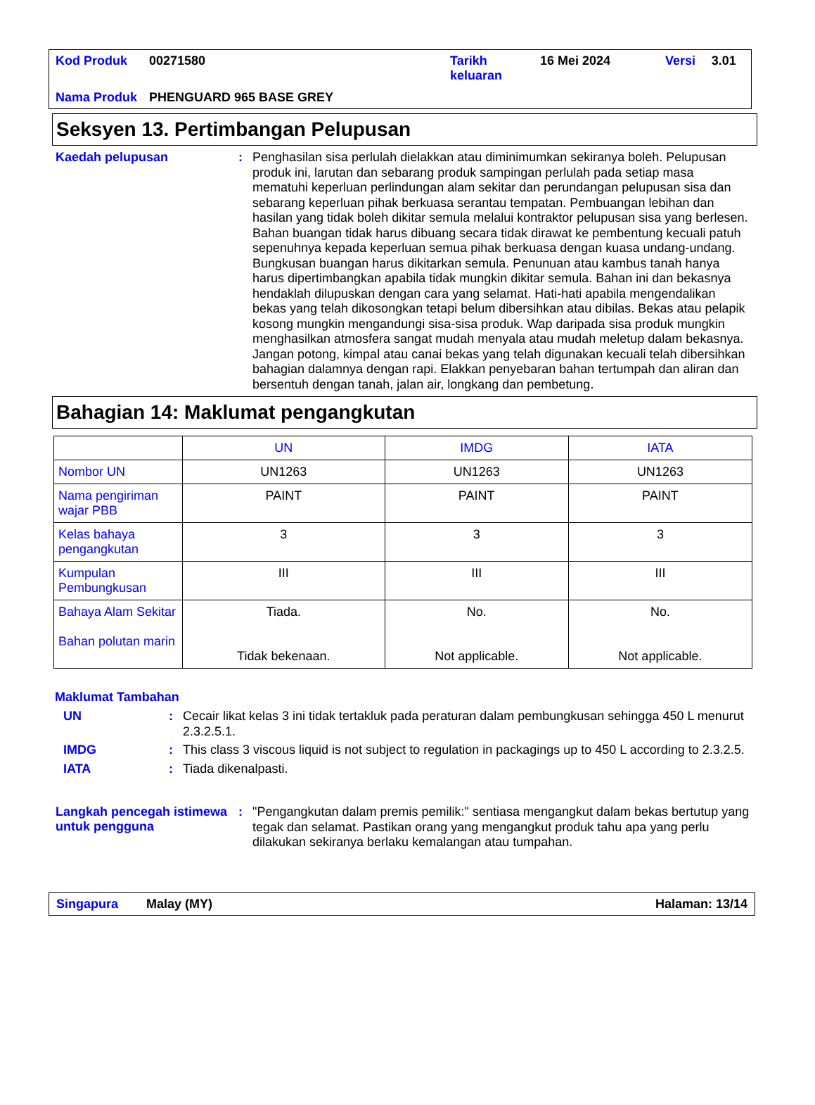| Kod Produk | 00271580 | Tarikh keluaran | 16 Mei 2024 | Versi | 3.01 |
| Nama Produk | PHENGUARD 965 BASE GREY | | | | |
Seksyen 13. Pertimbangan Pelupusan
Kaedah pelupusan :
Penghasilan sisa perlulah dielakkan atau diminimumkan sekiranya boleh. Pelupusan produk ini, larutan dan sebarang produk sampingan perlulah pada setiap masa mematuhi keperluan perlindungan alam sekitar dan perundangan pelupusan sisa dan sebarang keperluan pihak berkuasa serantau tempatan. Pembuangan lebihan dan hasilan yang tidak boleh dikitar semula melalui kontraktor pelupusan sisa yang berlesen. Bahan buangan tidak harus dibuang secara tidak dirawat ke pembentung kecuali patuh sepenuhnya kepada keperluan semua pihak berkuasa dengan kuasa undang-undang. Bungkusan buangan harus dikitarkan semula. Penunuan atau kambus tanah hanya harus dipertimbangkan apabila tidak mungkin dikitar semula. Bahan ini dan bekasnya hendaklah dilupuskan dengan cara yang selamat. Hati-hati apabila mengendalikan bekas yang telah dikosongkan tetapi belum dibersihkan atau dibilas. Bekas atau pelapik kosong mungkin mengandungi sisa-sisa produk. Wap daripada sisa produk mungkin menghasilkan atmosfera sangat mudah menyala atau mudah meletup dalam bekasnya. Jangan potong, kimpal atau canai bekas yang telah digunakan kecuali telah dibersihkan bahagian dalamnya dengan rapi. Elakkan penyebaran bahan tertumpah dan aliran dan bersentuh dengan tanah, jalan air, longkang dan pembetung.
Bahagian 14: Maklumat pengangkutan
| | UN | IMDG | IATA |
| --- | --- | --- | --- |
| Nombor UN | UN1263 | UN1263 | UN1263 |
| Nama pengiriman wajar PBB | PAINT | PAINT | PAINT |
| Kelas bahaya pengangkutan | 3 | 3 | 3 |
| Kumpulan Pembungkusan | III | III | III |
| Bahaya Alam Sekitar Bahan polutan marin | Tiada. Tidak bekenaan. | No. Not applicable. | No. Not applicable. |
Maklumat Tambahan
UN :
Cecair likat kelas 3 ini tidak tertakluk pada peraturan dalam pembungkusan sehingga 450 L menurut 2.3.2.5.1.
IMDG :
This class 3 viscous liquid is not subject to regulation in packagings up to 450 L according to 2.3.2.5.
IATA :
Tiada dikenalpasti.
Langkah pencegah istimewa untuk pengguna
:
"Pengangkutan dalam premis pemilik:" sentiasa mengangkut dalam bekas bertutup yang tegak dan selamat. Pastikan orang yang mengangkut produk tahu apa yang perlu dilakukan sekiranya berlaku kemalangan atau tumpahan.
Singapura Malay (MY) Halaman: 13/14